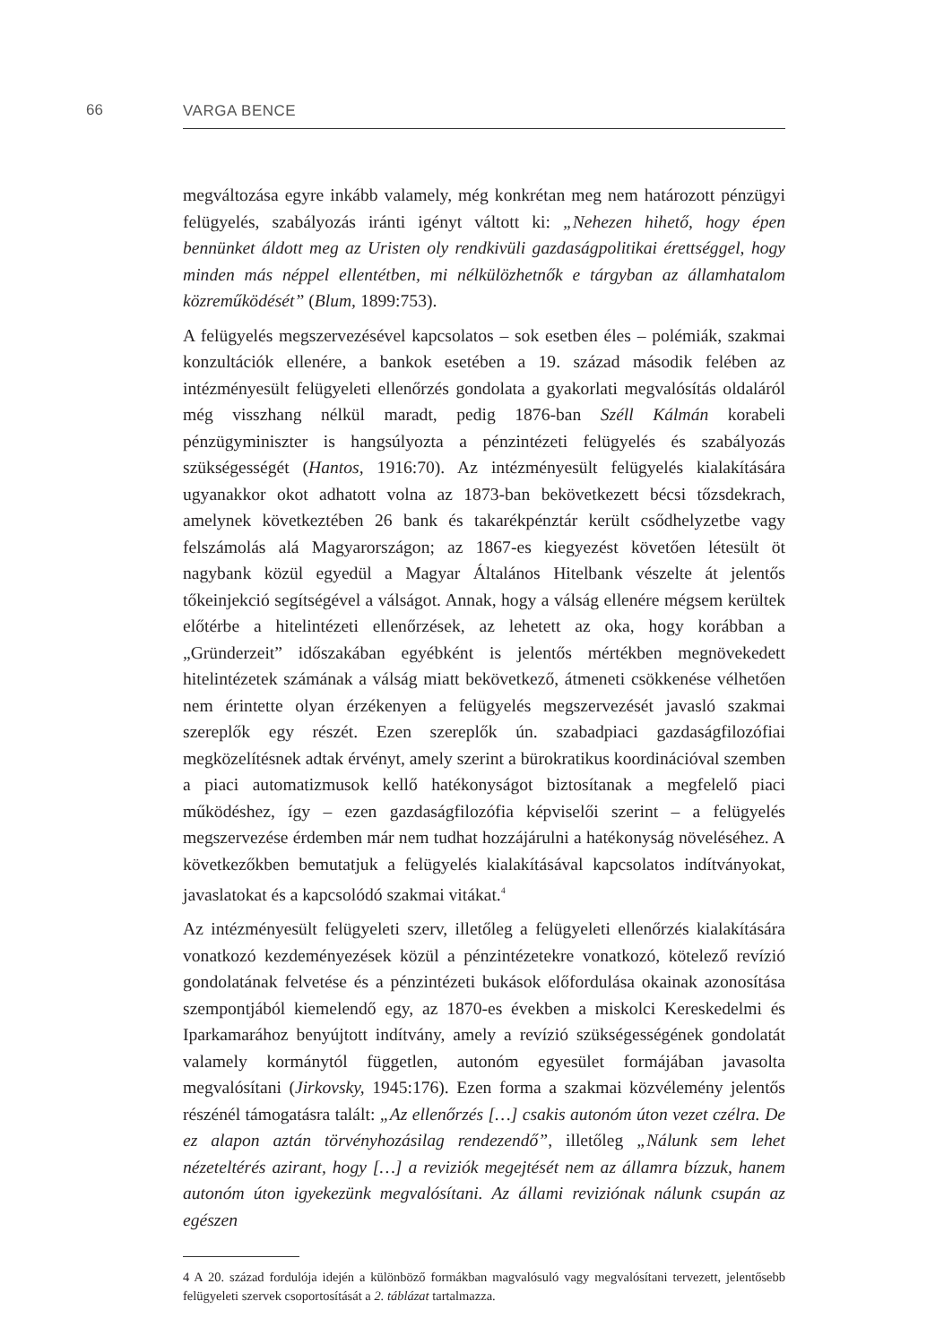66 VARGA BENCE
megváltozása egyre inkább valamely, még konkrétan meg nem határozott pénzügyi felügyelés, szabályozás iránti igényt váltott ki: „Nehezen hihető, hogy épen bennünket áldott meg az Uristen oly rendkivüli gazdaságpolitikai érettséggel, hogy minden más néppel ellentétben, mi nélkülözhetnők e tárgyban az államhatalom közreműködését” (Blum, 1899:753).
A felügyelés megszervezésével kapcsolatos – sok esetben éles – polémiák, szakmai konzultációk ellenére, a bankok esetében a 19. század második felében az intézményesült felügyeleti ellenőrzés gondolata a gyakorlati megvalósítás oldaláról még visszhang nélkül maradt, pedig 1876-ban Széll Kálmán korabeli pénzügyminiszter is hangsúlyozta a pénzintézeti felügyelés és szabályozás szükségességét (Hantos, 1916:70). Az intézményesült felügyelés kialakítására ugyanakkor okot adhatott volna az 1873-ban bekövetkezett bécsi tőzsdekrach, amelynek következtében 26 bank és takarékpénztár került csődhelyzetbe vagy felszámolás alá Magyarországon; az 1867-es kiegyezést követően létesült öt nagybank közül egyedül a Magyar Általános Hitelbank vészelte át jelentős tőkeinjekció segítségével a válságot. Annak, hogy a válság ellenére mégsem kerültek előtérbe a hitelintézeti ellenőrzések, az lehetett az oka, hogy korábban a „Gründerzeit” időszakában egyébként is jelentős mértékben megnövekedett hitelintézetek számának a válság miatt bekövetkező, átmeneti csökkenése vélhetően nem érintette olyan érzékenyen a felügyelés megszervezését javasló szakmai szereplők egy részét. Ezen szereplők ún. szabadpiaci gazdaságfilozófiai megközelítésnek adtak érvényt, amely szerint a bürokratikus koordinációval szemben a piaci automatizmusok kellő hatékonyságot biztosítanak a megfelelő piaci működéshez, így – ezen gazdaságfilozófia képviselői szerint – a felügyelés megszervezése érdemben már nem tudhat hozzájárulni a hatékonyság növeléséhez. A következőkben bemutatjuk a felügyelés kialakításával kapcsolatos indítványokat, javaslatokat és a kapcsolódó szakmai vitákat.<sup>4</sup>
Az intézményesült felügyeleti szerv, illetőleg a felügyeleti ellenőrzés kialakítására vonatkozó kezdeményezések közül a pénzintézetekre vonatkozó, kötelező revízió gondolatának felvetése és a pénzintézeti bukások előfordulása okainak azonosítása szempontjából kiemelendő egy, az 1870-es években a miskolci Kereskedelmi és Iparkamarához benyújtott indítvány, amely a revízió szükségességének gondolatát valamely kormánytól független, autonóm egyesület formájában javasolta megvalósítani (Jirkovsky, 1945:176). Ezen forma a szakmai közvélemény jelentős részénél támogatásra talált: „Az ellenőrzés […] csakis autonóm úton vezet czélra. De ez alapon aztán törvényhozásilag rendezendő”, illetőleg „Nálunk sem lehet nézeteltérés azirant, hogy […] a reviziók megejtését nem az államra bízzuk, hanem autonóm úton igyekezünk megvalósítani. Az állami reviziónak nálunk csupán az egészen
4 A 20. század fordulója idején a különböző formákban magvalósuló vagy megvalósítani tervezett, jelentősebb felügyeleti szervek csoportosítását a 2. táblázat tartalmazza.